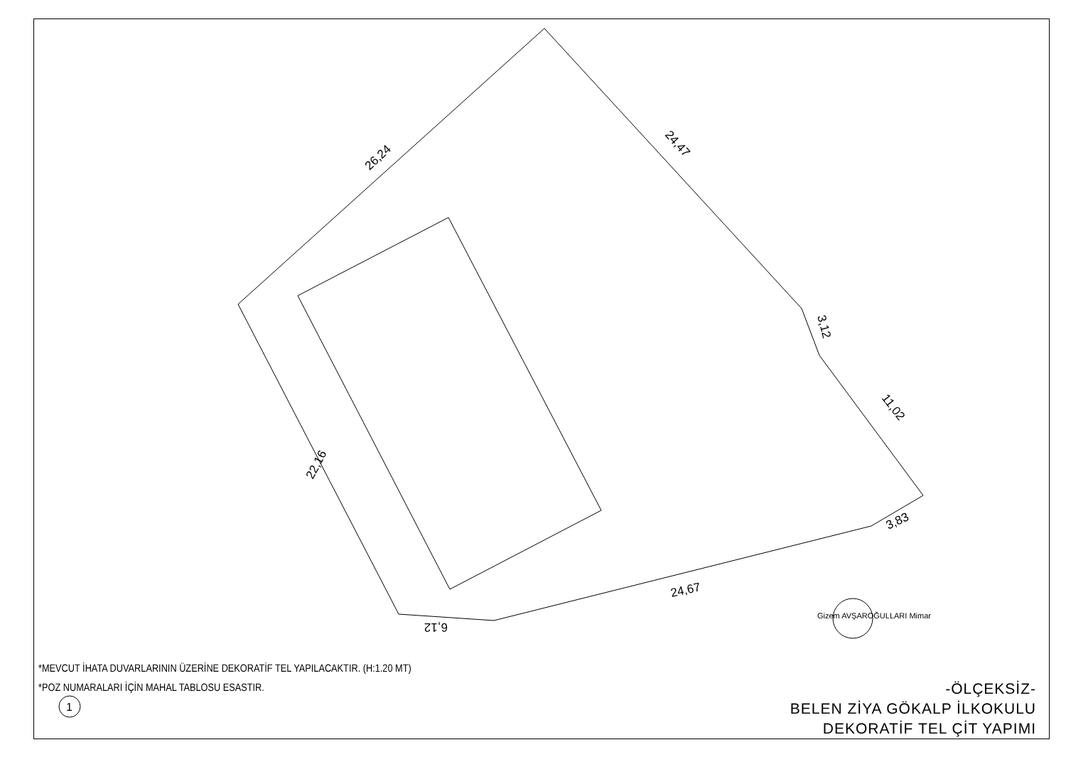26,24
24,47
3,12
11,02
3,83
24,67
6,12
22,16
Gizem AVŞAROĞULLARI Mimar
1
*MEVCUT İHATA DUVARLARININ ÜZERİNE DEKORATİF TEL YAPILACAKTIR. (H:1.20 MT)
*POZ NUMARALARI İÇİN MAHAL TABLOSU ESASTIR.
-ÖLÇEKSİZ-
BELEN ZİYA GÖKALP İLKOKULU
DEKORATİF TEL ÇİT YAPIMI